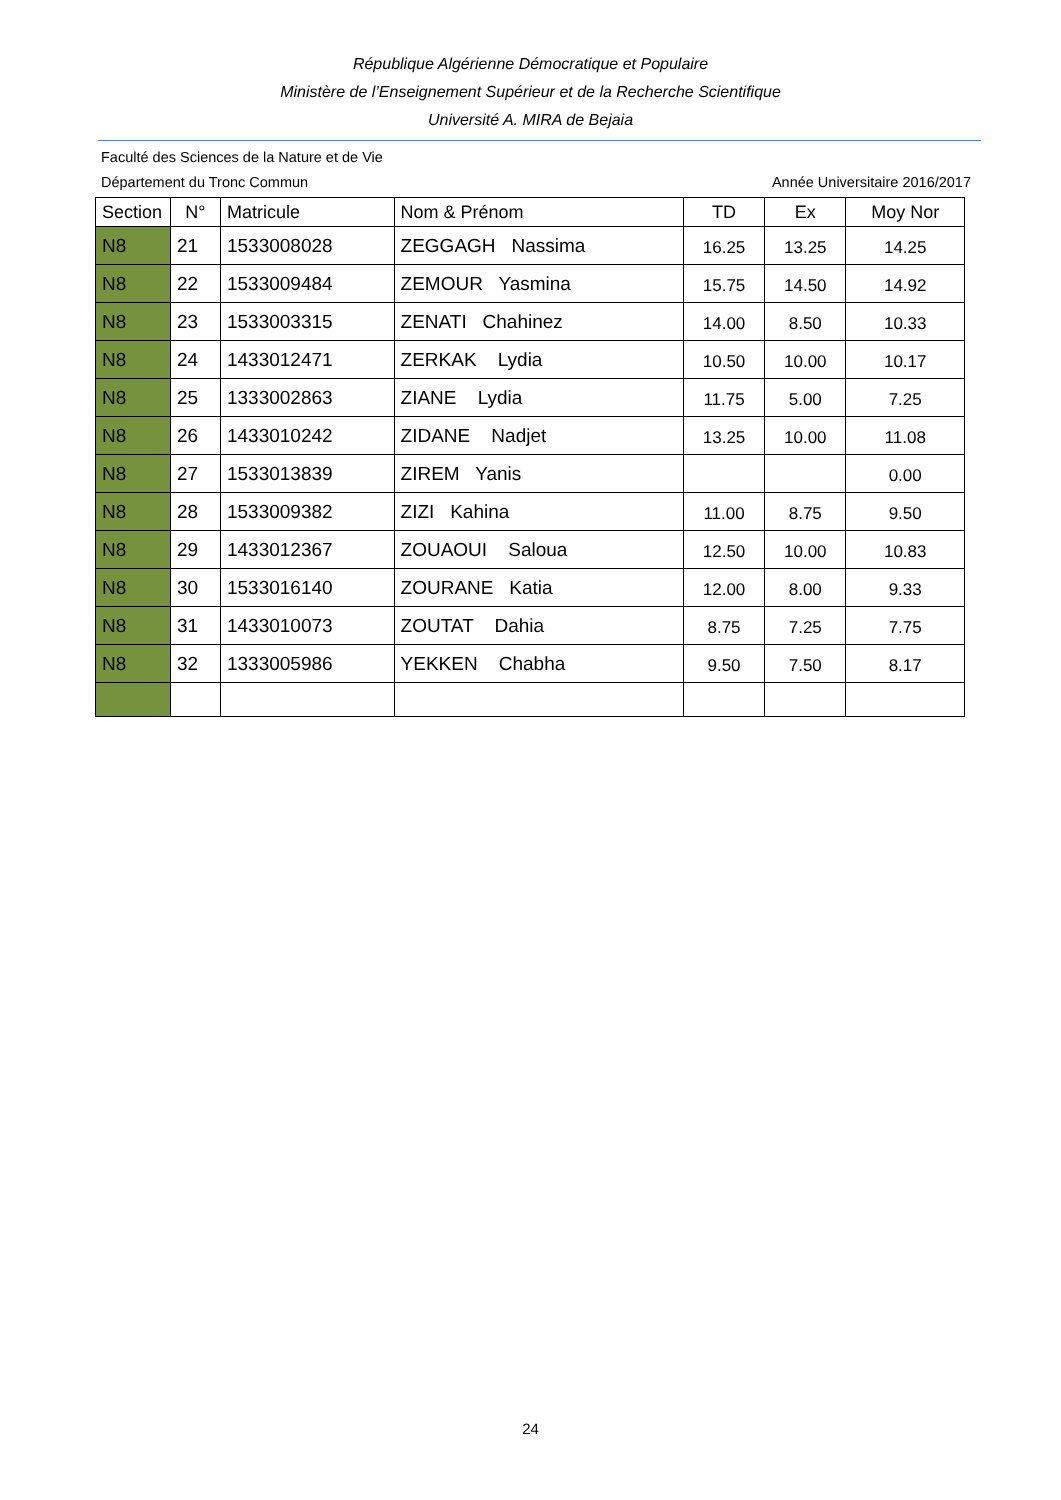République Algérienne Démocratique et Populaire
Ministère de l’Enseignement Supérieur et de la Recherche Scientifique
Université A. MIRA de Bejaia
Faculté des Sciences de la Nature et de Vie
Département du Tronc Commun Année Universitaire 2016/2017
| Section | N° | Matricule | Nom & Prénom | TD | Ex | Moy Nor |
| --- | --- | --- | --- | --- | --- | --- |
| N8 | 21 | 1533008028 | ZEGGAGH Nassima | 16.25 | 13.25 | 14.25 |
| N8 | 22 | 1533009484 | ZEMOUR Yasmina | 15.75 | 14.50 | 14.92 |
| N8 | 23 | 1533003315 | ZENATI Chahinez | 14.00 | 8.50 | 10.33 |
| N8 | 24 | 1433012471 | ZERKAK Lydia | 10.50 | 10.00 | 10.17 |
| N8 | 25 | 1333002863 | ZIANE Lydia | 11.75 | 5.00 | 7.25 |
| N8 | 26 | 1433010242 | ZIDANE Nadjet | 13.25 | 10.00 | 11.08 |
| N8 | 27 | 1533013839 | ZIREM Yanis | | | 0.00 |
| N8 | 28 | 1533009382 | ZIZI Kahina | 11.00 | 8.75 | 9.50 |
| N8 | 29 | 1433012367 | ZOUAOUI Saloua | 12.50 | 10.00 | 10.83 |
| N8 | 30 | 1533016140 | ZOURANE Katia | 12.00 | 8.00 | 9.33 |
| N8 | 31 | 1433010073 | ZOUTAT Dahia | 8.75 | 7.25 | 7.75 |
| N8 | 32 | 1333005986 | YEKKEN Chabha | 9.50 | 7.50 | 8.17 |
24